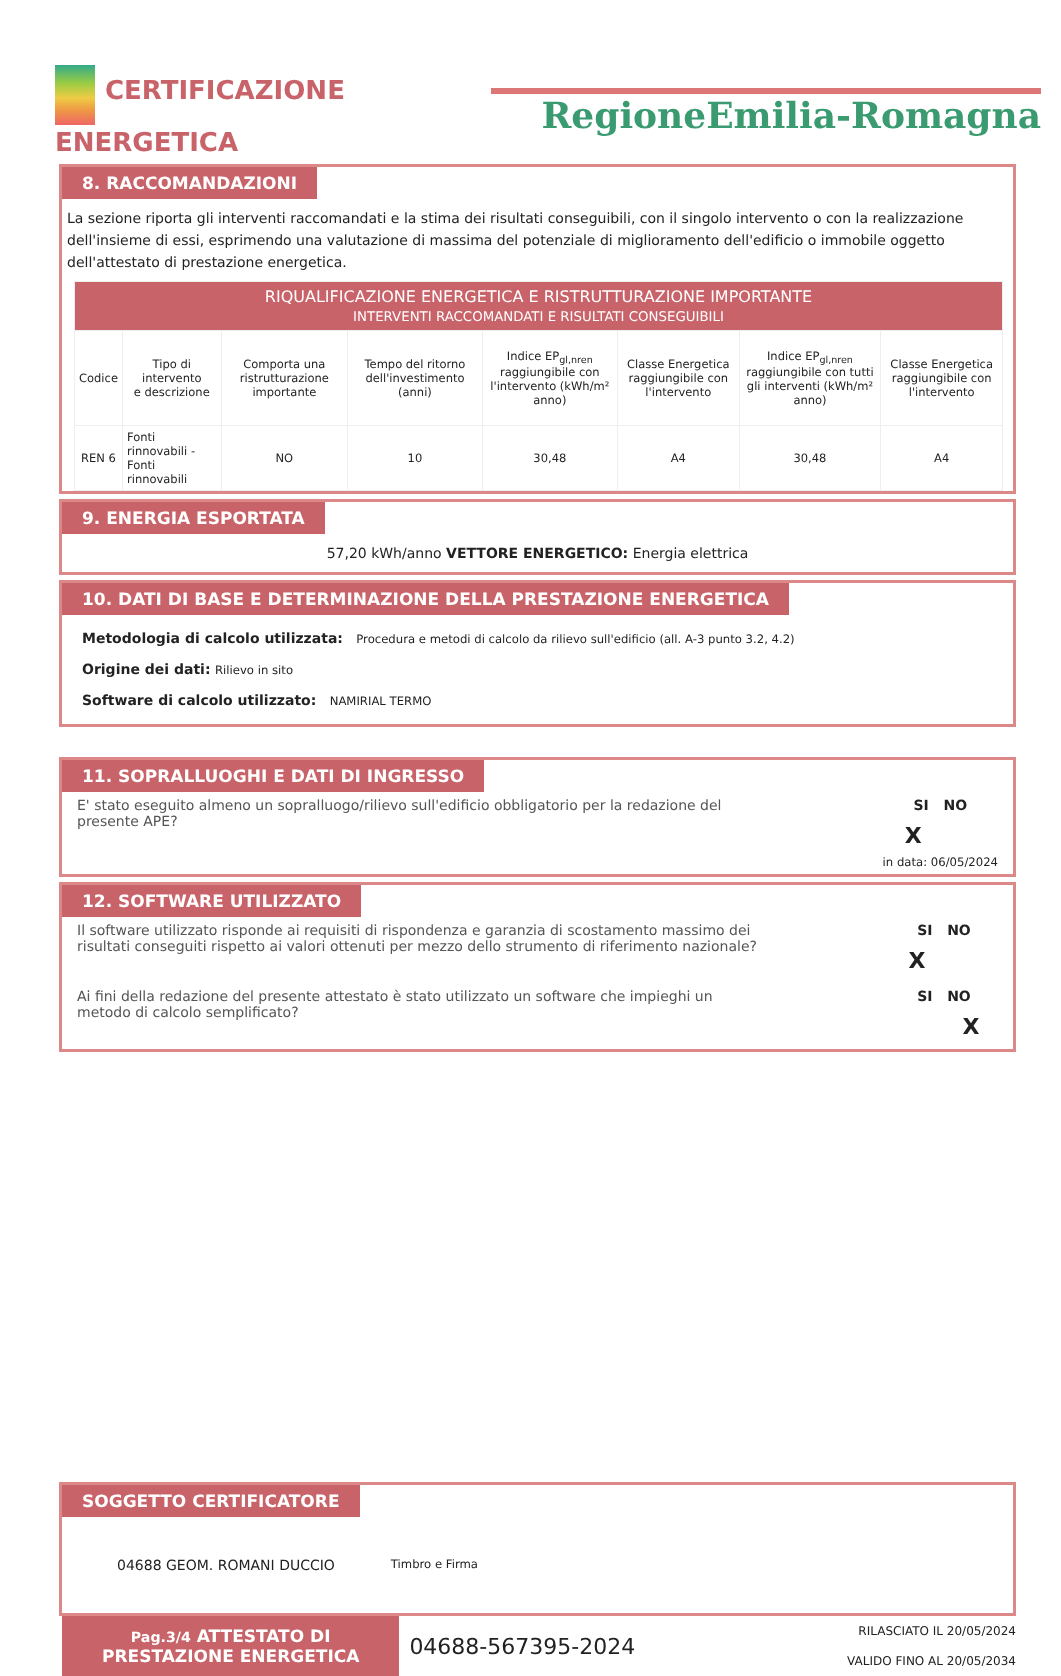CERTIFICAZIONE
ENERGETICA
RegioneEmilia-Romagna
8. RACCOMANDAZIONI
La sezione riporta gli interventi raccomandati e la stima dei risultati conseguibili, con il singolo intervento o con la realizzazione dell'insieme di essi, esprimendo una valutazione di massima del potenziale di miglioramento dell'edificio o immobile oggetto dell'attestato di prestazione energetica.
| RIQUALIFICAZIONE ENERGETICA E RISTRUTTURAZIONE IMPORTANTE INTERVENTI RACCOMANDATI E RISULTATI CONSEGUIBILI | | | | | | | |
| Codice | Tipo di intervento e descrizione | Comporta una ristrutturazione importante | Tempo del ritorno dell'investimento (anni) | Indice EP<sub>gl,nren</sub> raggiungibile con l'intervento (kWh/m² anno) | Classe Energetica raggiungibile con l'intervento | Indice EP<sub>gl,nren</sub> raggiungibile con tutti gli interventi (kWh/m² anno) | Classe Energetica raggiungibile con l'intervento |
| REN 6 | Fonti rinnovabili - Fonti rinnovabili | NO | 10 | 30,48 | A4 | 30,48 | A4 |
9. ENERGIA ESPORTATA
57,20 kWh/anno VETTORE ENERGETICO: Energia elettrica
10. DATI DI BASE E DETERMINAZIONE DELLA PRESTAZIONE ENERGETICA
Metodologia di calcolo utilizzata: Procedura e metodi di calcolo da rilievo sull'edificio (all. A-3 punto 3.2, 4.2)
Origine dei dati: Rilievo in sito
Software di calcolo utilizzato: NAMIRIAL TERMO
11. SOPRALLUOGHI E DATI DI INGRESSO
E' stato eseguito almeno un sopralluogo/rilievo sull'edificio obbligatorio per la redazione del presente APE?
SI NO
X
in data: 06/05/2024
12. SOFTWARE UTILIZZATO
Il software utilizzato risponde ai requisiti di rispondenza e garanzia di scostamento massimo dei risultati conseguiti rispetto ai valori ottenuti per mezzo dello strumento di riferimento nazionale?
SI NO
X
Ai fini della redazione del presente attestato è stato utilizzato un software che impieghi un metodo di calcolo semplificato?
SI NO
X
SOGGETTO CERTIFICATORE
04688 GEOM. ROMANI DUCCIO Timbro e Firma
Pag.3/4 ATTESTATO DI
PRESTAZIONE ENERGETICA
04688-567395-2024
RILASCIATO IL 20/05/2024
VALIDO FINO AL 20/05/2034